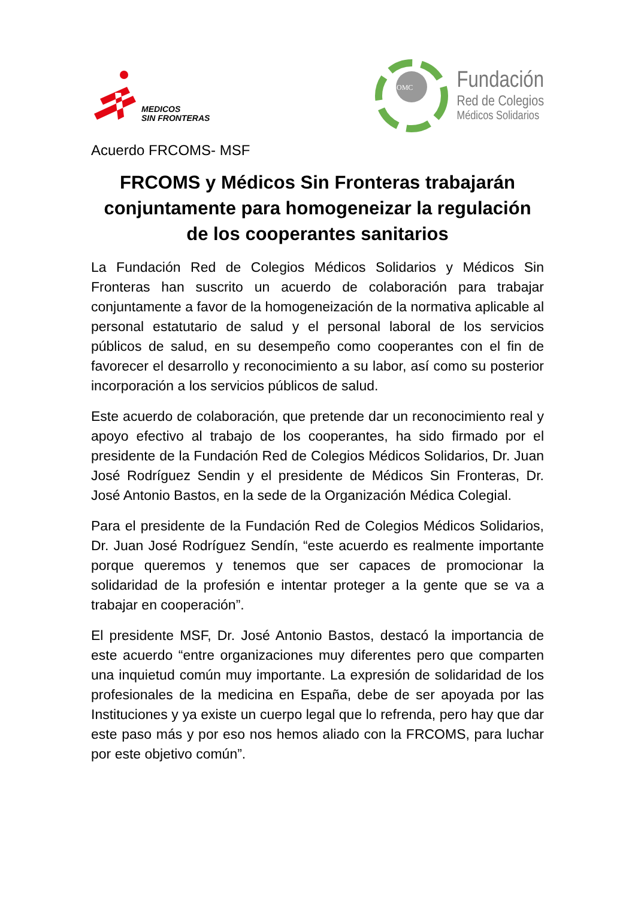MEDICOS
SIN FRONTERAS
OMC
Fundación
Red de Colegios
Médicos Solidarios
Acuerdo FRCOMS- MSF
FRCOMS y Médicos Sin Fronteras trabajarán conjuntamente para homogeneizar la regulación de los cooperantes sanitarios
La Fundación Red de Colegios Médicos Solidarios y Médicos Sin Fronteras han suscrito un acuerdo de colaboración para trabajar conjuntamente a favor de la homogeneización de la normativa aplicable al personal estatutario de salud y el personal laboral de los servicios públicos de salud, en su desempeño como cooperantes con el fin de favorecer el desarrollo y reconocimiento a su labor, así como su posterior incorporación a los servicios públicos de salud.
Este acuerdo de colaboración, que pretende dar un reconocimiento real y apoyo efectivo al trabajo de los cooperantes, ha sido firmado por el presidente de la Fundación Red de Colegios Médicos Solidarios, Dr. Juan José Rodríguez Sendin y el presidente de Médicos Sin Fronteras, Dr. José Antonio Bastos, en la sede de la Organización Médica Colegial.
Para el presidente de la Fundación Red de Colegios Médicos Solidarios, Dr. Juan José Rodríguez Sendín, “este acuerdo es realmente importante porque queremos y tenemos que ser capaces de promocionar la solidaridad de la profesión e intentar proteger a la gente que se va a trabajar en cooperación”.
El presidente MSF, Dr. José Antonio Bastos, destacó la importancia de este acuerdo “entre organizaciones muy diferentes pero que comparten una inquietud común muy importante. La expresión de solidaridad de los profesionales de la medicina en España, debe de ser apoyada por las Instituciones y ya existe un cuerpo legal que lo refrenda, pero hay que dar este paso más y por eso nos hemos aliado con la FRCOMS, para luchar por este objetivo común”.